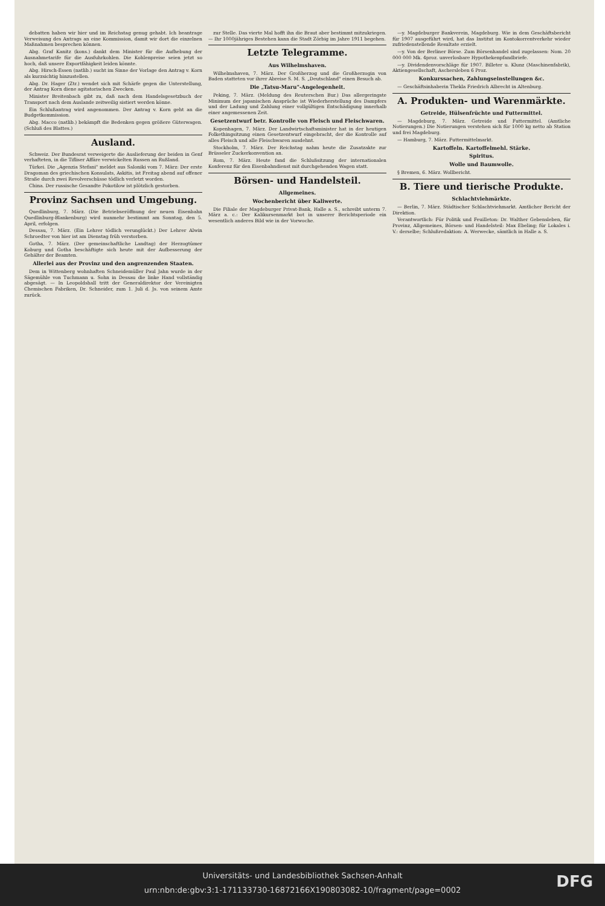debatten haben wir hier und im Reichstag genug gehabt. Ich beantrage Verweisung des Antrags an eine Kommission, damit wir dort die einzelnen Maßnahmen besprechen können.
Abg. Graf Kanitz (kons.) dankt dem Minister für die Aufhebung der Ausnahmetarife für die Ausfuhrkohlen. Die Kohlenpreise seien jetzt so hoch, daß unsere Exportfähigkeit leiden könnte.
Abg. Hirsch-Essen (natlib.) sucht im Sinne der Vorlage den Antrag v. Korn als kurzsichtig hinzustellen.
Abg. Dr. Hager (Ztr.) wendet sich mit Schärfe gegen die Unterstellung, der Antrag Korn diene agitatorischen Zwecken.
Minister Breitenbach gibt zu, daß nach dem Handelsgesetzbuch der Transport nach dem Auslande zeitweilig sistiert werden könne.
Ein Schlußantrag wird angenommen. Der Antrag v. Korn geht an die Budgetkommission.
Abg. Macco (natlib.) bekämpft die Bedenken gegen größere Güterwagen. (Schluß des Blattes.)
Ausland.
Schweiz. Der Bundesrat verweigerte die Auslieferung der beiden in Genf verhafteten, in die Tifliser Affäre verwickelten Russen an Rußland.
Türkei. Die „Agenzia Stefani" meldet aus Saloniki vom 7. März: Der erste Dragoman des griechischen Konsulats, Askitis, ist Freitag abend auf offener Straße durch zwei Revolverschüsse tödlich verletzt worden.
China. Der russische Gesandte Pokotilow ist plötzlich gestorben.
Provinz Sachsen und Umgebung.
Quedlinburg, 7. März. (Die Betriebseröffnung der neuen Eisenbahn Quedlinburg-Blankenburg) wird nunmehr bestimmt am Sonntag, den 5. April, erfolgen.
Dessau, 7. März. (Ein Lehrer tödlich verunglückt.) Der Lehrer Alwin Schroedter von hier ist am Dienstag früh verstorben.
Gotha, 7. März. (Der gemeinschaftliche Landtag) der Herzogtümer Koburg und Gotha beschäftigte sich heute mit der Aufbesserung der Gehälter der Beamten.
Allerlei aus der Provinz und den angrenzenden Staaten.
Dem in Wittenberg wohnhaften Schneidemüller Paul Jahn wurde in der Sägemühle von Tuchmann u. Sohn in Dessau die linke Hand vollständig abgesägt. — In Leopoldshall tritt der Generaldirektor der Vereinigten Chemischen Fabriken, Dr. Schneider, zum 1. Juli d. Js. von seinem Amte zurück.
zur Stelle. Das vierte Mal hofft ihn die Braut aber bestimmt mitzukriegen. — Ihr 1000jähriges Bestehen kann die Stadt Zörbig im Jahre 1911 begehen.
Letzte Telegramme.
Aus Wilhelmshaven.
Wilhelmshaven, 7. März. Der Großherzog und die Großherzogin von Baden statteten vor ihrer Abreise S. M. S. „Deutschland" einen Besuch ab.
Die „Tatsu-Maru"-Angelegenheit.
Peking, 7. März. (Meldung des Reuterschen Bur.) Das allergeringste Minimum der japanischen Ansprüche ist Wiederherstellung des Dampfers und der Ladung und Zahlung einer vollgültigen Entschädigung innerhalb einer angemessenen Zeit.
Gesetzentwurf betr. Kontrolle von Fleisch und Fleischwaren.
Kopenhagen, 7. März. Der Landwirtschaftsminister hat in der heutigen Folkethingsitzung einen Gesetzentwurf eingebracht, der die Kontrolle auf alles Fleisch und alle Fleischwaren ausdehnt.
Stockholm, 7. März. Der Reichstag nahm heute die Zusatzakte zur Brüsseler Zuckerkonvention an.
Rom, 7. März. Heute fand die Schlußsitzung der internationalen Konferenz für den Eisenbahndienst mit durchgehenden Wagen statt.
Börsen- und Handelsteil.
Allgemeines.
Wochenbericht über Kaliwerte.
Die Filiale der Magdeburger Privat-Bank, Halle a. S., schreibt unterm 7. März a. c.: Der Kalikursenmarkt bot in unserer Berichtsperiode ein wesentlich anderes Bild wie in der Vorwoche.
—y. Magdeburger Bankverein, Magdeburg. Wie in dem Geschäftsbericht für 1907 ausgeführt wird, hat das Institut im Kontokorrentverkehr wieder zufriedenstellende Resultate erzielt.
—y. Von der Berliner Börse. Zum Börsenhandel sind zugelassen: Nom. 20 000 000 Mk. 4proz. unverlosbare Hypothekenpfandbriefe.
—y. Dividendenvorschläge für 1907. Billeter u. Klunz (Maschinenfabrik), Aktiengesellschaft, Aschersleben 6 Proz.
Konkurssachen, Zahlungseinstellungen &c.
— Geschäftsinhaberin Thekla Friedrich Albrecht in Altenburg.
A. Produkten- und Warenmärkte.
Getreide, Hülsenfrüchte und Futtermittel.
— Magdeburg, 7. März. Getreide und Futtermittel. (Amtliche Notierungen.) Die Notierungen verstehen sich für 1000 kg netto ab Station und frei Magdeburg.
— Hamburg, 7. März. Futtermittelmarkt.
Kartoffeln. Kartoffelmehl. Stärke.
Spiritus.
Wolle und Baumwolle.
§ Bremen, 6. März. Wollbericht.
B. Tiere und tierische Produkte.
Schlachtviehmärkte.
— Berlin, 7. März. Städtischer Schlachtviehmarkt. Amtlicher Bericht der Direktion.
Verantwortlich: Für Politik und Feuilleton: Dr. Walther Gebensleben, für Provinz, Allgemeines, Börsen- und Handelsteil: Max Ebeling; für Lokales i. V.: derselbe; Schlußredaktion: A. Werwecke, sämtlich in Halle a. S.
Universitäts- und Landesbibliothek Sachsen-Anhalt
urn:nbn:de:gbv:3:1-171133730-16872166X190803082-10/fragment/page=0002
DFG